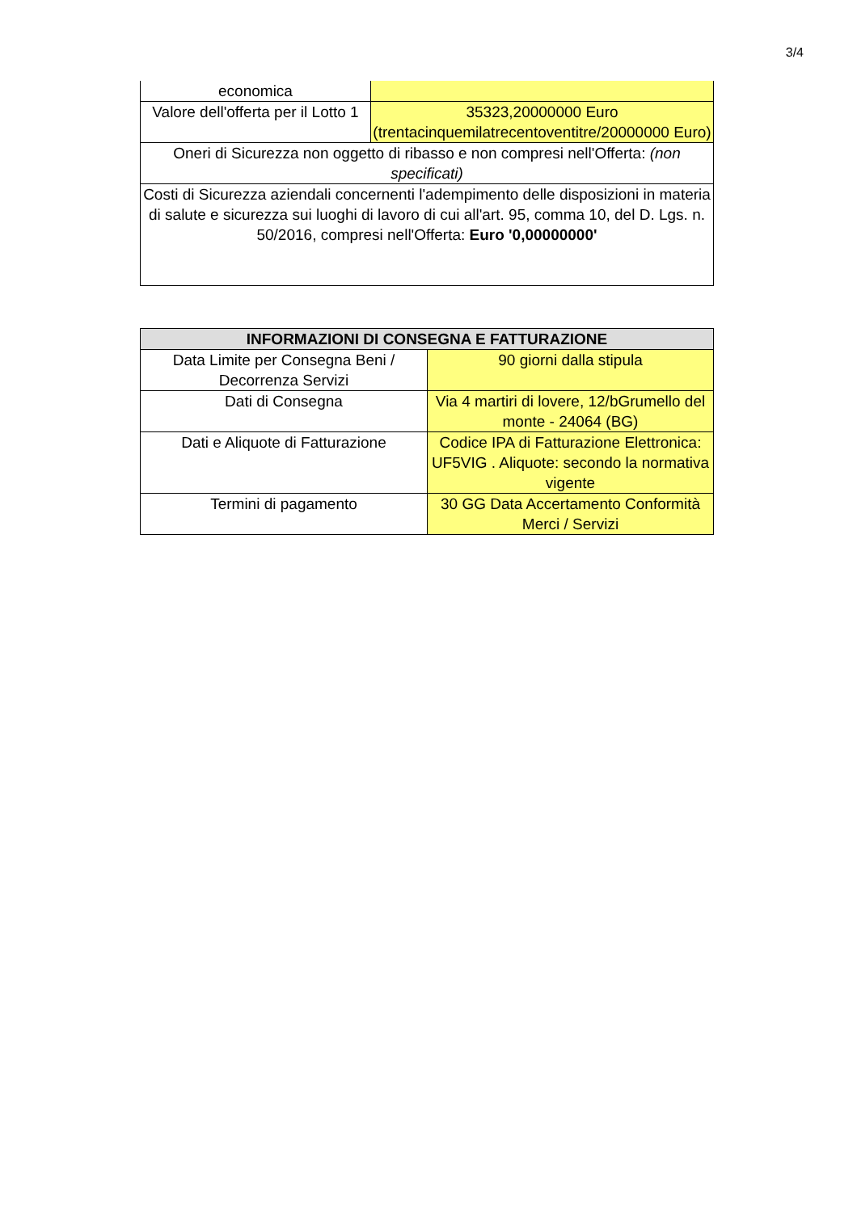3/4
| economica | |
| Valore dell'offerta per il Lotto 1 | 35323,20000000 Euro (trentacinquemilatrecentoventitre/20000000 Euro) |
| Oneri di Sicurezza non oggetto di ribasso e non compresi nell'Offerta: (non specificati) | |
| Costi di Sicurezza aziendali concernenti l'adempimento delle disposizioni in materia di salute e sicurezza sui luoghi di lavoro di cui all'art. 95, comma 10, del D. Lgs. n. 50/2016, compresi nell'Offerta: Euro '0,00000000' | |
| INFORMAZIONI DI CONSEGNA E FATTURAZIONE | |
| --- | --- |
| Data Limite per Consegna Beni / Decorrenza Servizi | 90 giorni dalla stipula |
| Dati di Consegna | Via 4 martiri di lovere, 12/bGrumello del monte - 24064 (BG) |
| Dati e Aliquote di Fatturazione | Codice IPA di Fatturazione Elettronica: UF5VIG . Aliquote: secondo la normativa vigente |
| Termini di pagamento | 30 GG Data Accertamento Conformità Merci / Servizi |